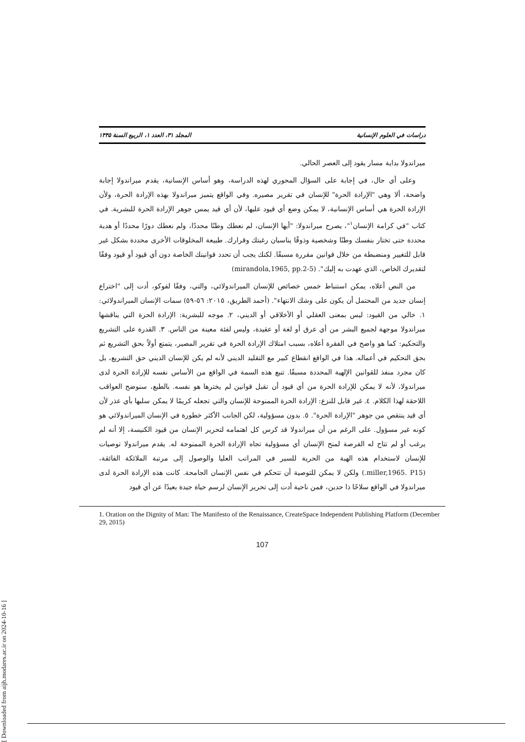دراسات في العلوم الإنسانية المجلد ٣١، العدد ١، الربيع السنة ١۴۴۵
ميراندولا بداية مسار يقود إلى العصر الحالي.
وعلى أي حال، في إجابة على السؤال المحوري لهذه الدراسة، وهو أساس الإنسانية، يقدم ميراندولا إجابة واضحة، ألا وهي "الإرادة الحرة" للإنسان في تقرير مصيره. وفي الواقع يتميز ميراندولا بهذه الإرادة الحرة، ولأن الإرادة الحرة هي أساس الإنسانية، لا يمكن وضع أي قيود عليها، لأن أي قيد يمس جوهر الإرادة الحرة للبشرية. في كتاب "في كرامة الإنسان<sup>١</sup>"، يصرح ميراندولا: "أيها الإنسان، لم نعطك وطنًا محددًا، ولم نعطك دورًا محددًا أو هدية محددة حتى تختار بنفسك وطنًا وشخصية وذوقًا يناسبان رغبتك وقرارك. طبيعة المخلوقات الأخرى محددة بشكل غير قابل للتغيير ومنضبطة من خلال قوانين مقررة مسبقًا. لكنك يجب أن تحدد قوانينك الخاصة دون أي قيود أو قيود وفقًا لتقديرك الخاص، الذي عهدت به إليك". (mirandola,1965, pp.2-5)
من النص أعلاه، يمكن استنباط خمس خصائص للإنسان الميراندولائي، والتي، وفقًا لفوكو، أدت إلى "اختراع إنسان جديد من المحتمل أن يكون على وشك الانتهاء". (أحمد الطريق، ٢٠١٥: ٥٦-٥٩) سمات الإنسان الميراندولائي: ١. خالي من القيود: ليس بمعنى العقلي أو الأخلاقي أو الديني، ٢. موجه للبشرية: الإرادة الحرة التي يناقشها ميراندولا موجهة لجميع البشر من أي عرق أو لغة أو عقيدة، وليس لفئة معينة من الناس. ٣. القدرة على التشريع والتحكيم: كما هو واضح في الفقرة أعلاه، بسبب امتلاك الإرادة الحرة في تقرير المصير، يتمتع أولاً بحق التشريع ثم بحق التحكيم في أعماله. هذا في الواقع انقطاع كبير مع التقليد الديني لأنه لم يكن للإنسان الديني حق التشريع، بل كان مجرد منفذ للقوانين الإلهية المحددة مسبقًا. تنبع هذه السمة في الواقع من الأساس نفسه للإرادة الحرة لدى ميراندولا، لأنه لا يمكن للإرادة الحرة من أي قيود أن تقبل قوانين لم يخترها هو نفسه. بالطبع، سنوضح العواقب اللاحقة لهذا الكلام. ٤. غير قابل للنزع: الإرادة الحرة الممنوحة للإنسان والتي تجعله كريمًا لا يمكن سلبها بأي عذر لأن أي قيد ينتقص من جوهر "الإرادة الحرة". ٥. بدون مسؤولية، لكن الجانب الأكثر خطورة في الإنسان الميراندولائي هو كونه غير مسؤول. على الرغم من أن ميراندولا قد كرس كل اهتمامه لتحرير الإنسان من قيود الكنيسة، إلا أنه لم يرغب أو لم تتاح له الفرصة لمنح الإنسان أي مسؤولية تجاه الإرادة الحرة الممنوحة له. يقدم ميراندولا توصيات للإنسان لاستخدام هذه الهبة من الحرية للسير في المراتب العليا والوصول إلى مرتبة الملائكة الفائقة، (miller,1965. P15.) ولكن لا يمكن للتوصية أن تتحكم في نفس الإنسان الجامحة. كانت هذه الإرادة الحرة لدى ميراندولا في الواقع سلاحًا ذا حدين، فمن ناحية أدت إلى تحرير الإنسان لرسم حياة جيدة بعيدًا عن أي قيود
1. Oration on the Dignity of Man: The Manifesto of the Renaissance, CreateSpace Independent Publishing Platform (December 29, 2015)
107
[ Downloaded from aijh.modares.ac.ir on 2024-10-16 ]